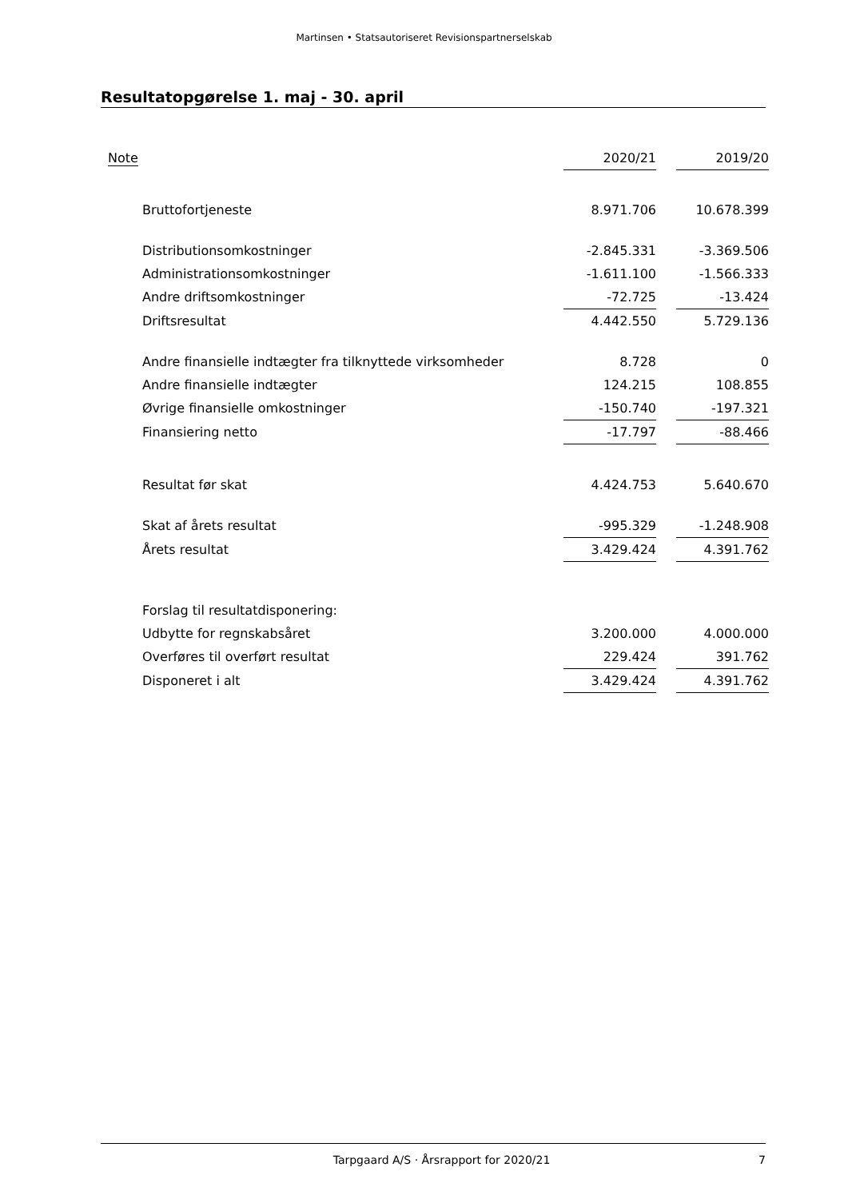Martinsen • Statsautoriseret Revisionspartnerselskab
Resultatopgørelse 1. maj - 30. april
| Note | | 2020/21 | | 2019/20 |
| Bruttofortjeneste | | 8.971.706 | | 10.678.399 |
| Distributionsomkostninger | | -2.845.331 | | -3.369.506 |
| Administrationsomkostninger | | -1.611.100 | | -1.566.333 |
| Andre driftsomkostninger | | -72.725 | | -13.424 |
| Driftsresultat | | 4.442.550 | | 5.729.136 |
| Andre finansielle indtægter fra tilknyttede virksomheder | | 8.728 | | 0 |
| Andre finansielle indtægter | | 124.215 | | 108.855 |
| Øvrige finansielle omkostninger | | -150.740 | | -197.321 |
| Finansiering netto | | -17.797 | | -88.466 |
| Resultat før skat | | 4.424.753 | | 5.640.670 |
| Skat af årets resultat | | -995.329 | | -1.248.908 |
| Årets resultat | | 3.429.424 | | 4.391.762 |
| Forslag til resultatdisponering: | | | | |
| Udbytte for regnskabsåret | | 3.200.000 | | 4.000.000 |
| Overføres til overført resultat | | 229.424 | | 391.762 |
| Disponeret i alt | | 3.429.424 | | 4.391.762 |
Tarpgaard A/S · Årsrapport for 2020/21 7